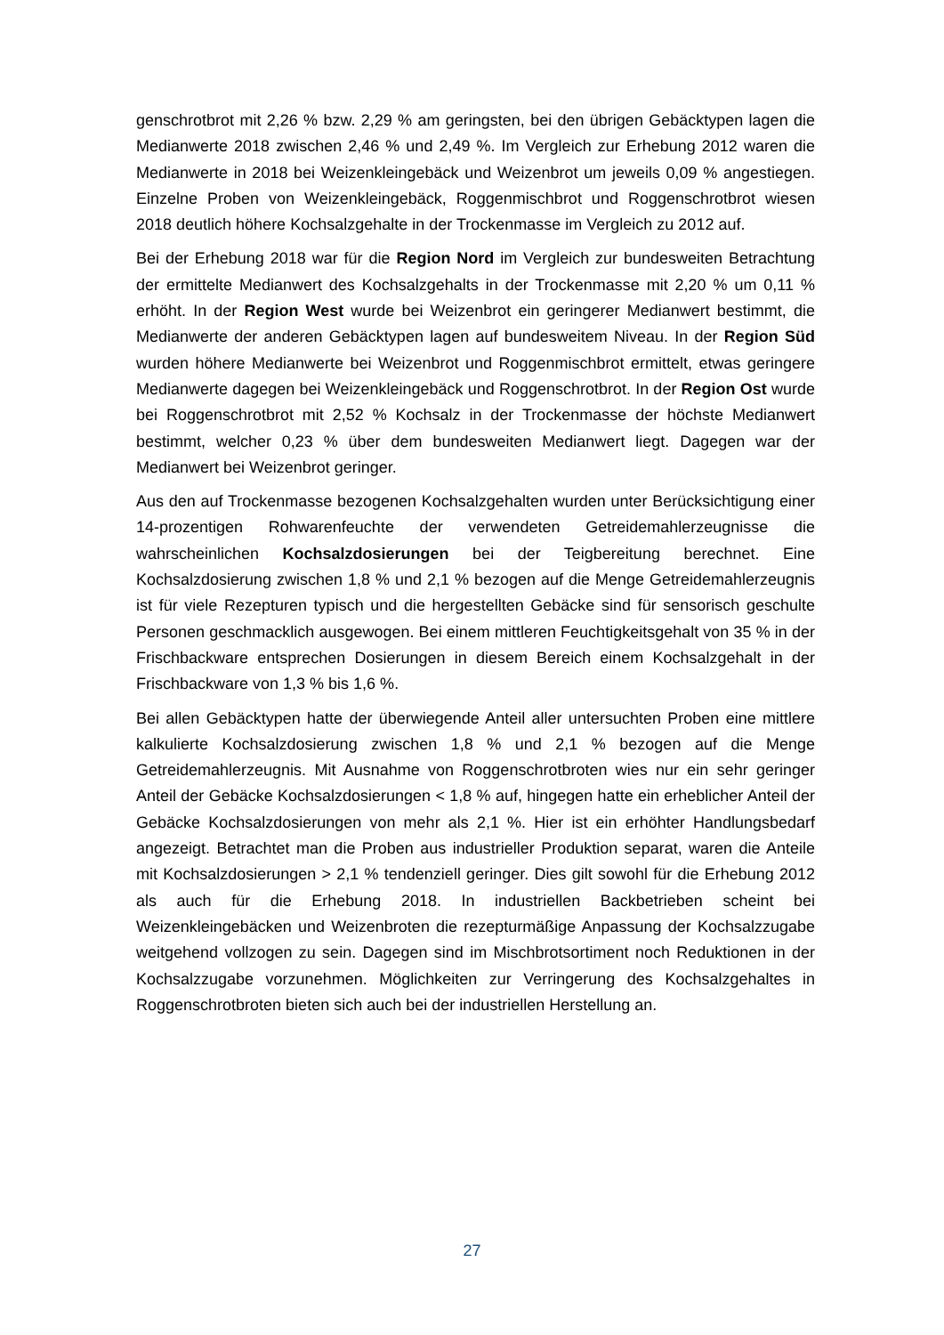genschrotbrot mit 2,26 % bzw. 2,29 % am geringsten, bei den übrigen Gebäcktypen lagen die Medianwerte 2018 zwischen 2,46 % und 2,49 %. Im Vergleich zur Erhebung 2012 waren die Medianwerte in 2018 bei Weizenkleingebäck und Weizenbrot um jeweils 0,09 % angestiegen. Einzelne Proben von Weizenkleingebäck, Roggenmischbrot und Roggenschrotbrot wiesen 2018 deutlich höhere Kochsalzgehalte in der Trockenmasse im Vergleich zu 2012 auf.
Bei der Erhebung 2018 war für die Region Nord im Vergleich zur bundesweiten Betrachtung der ermittelte Medianwert des Kochsalzgehalts in der Trockenmasse mit 2,20 % um 0,11 % erhöht. In der Region West wurde bei Weizenbrot ein geringerer Medianwert bestimmt, die Medianwerte der anderen Gebäcktypen lagen auf bundesweitem Niveau. In der Region Süd wurden höhere Medianwerte bei Weizenbrot und Roggenmischbrot ermittelt, etwas geringere Medianwerte dagegen bei Weizenkleingebäck und Roggenschrotbrot. In der Region Ost wurde bei Roggenschrotbrot mit 2,52 % Kochsalz in der Trockenmasse der höchste Medianwert bestimmt, welcher 0,23 % über dem bundesweiten Medianwert liegt. Dagegen war der Medianwert bei Weizenbrot geringer.
Aus den auf Trockenmasse bezogenen Kochsalzgehalten wurden unter Berücksichtigung einer 14-prozentigen Rohwarenfeuchte der verwendeten Getreidemahlerzeugnisse die wahrscheinlichen Kochsalzdosierungen bei der Teigbereitung berechnet. Eine Kochsalzdosierung zwischen 1,8 % und 2,1 % bezogen auf die Menge Getreidemahlerzeugnis ist für viele Rezepturen typisch und die hergestellten Gebäcke sind für sensorisch geschulte Personen geschmacklich ausgewogen. Bei einem mittleren Feuchtigkeitsgehalt von 35 % in der Frischbackware entsprechen Dosierungen in diesem Bereich einem Kochsalzgehalt in der Frischbackware von 1,3 % bis 1,6 %.
Bei allen Gebäcktypen hatte der überwiegende Anteil aller untersuchten Proben eine mittlere kalkulierte Kochsalzdosierung zwischen 1,8 % und 2,1 % bezogen auf die Menge Getreidemahlerzeugnis. Mit Ausnahme von Roggenschrotbroten wies nur ein sehr geringer Anteil der Gebäcke Kochsalzdosierungen < 1,8 % auf, hingegen hatte ein erheblicher Anteil der Gebäcke Kochsalzdosierungen von mehr als 2,1 %. Hier ist ein erhöhter Handlungsbedarf angezeigt. Betrachtet man die Proben aus industrieller Produktion separat, waren die Anteile mit Kochsalzdosierungen > 2,1 % tendenziell geringer. Dies gilt sowohl für die Erhebung 2012 als auch für die Erhebung 2018. In industriellen Backbetrieben scheint bei Weizenkleingebäcken und Weizenbroten die rezepturmäßige Anpassung der Kochsalzzugabe weitgehend vollzogen zu sein. Dagegen sind im Mischbrotsortiment noch Reduktionen in der Kochsalzzugabe vorzunehmen. Möglichkeiten zur Verringerung des Kochsalzgehaltes in Roggenschrotbroten bieten sich auch bei der industriellen Herstellung an.
27